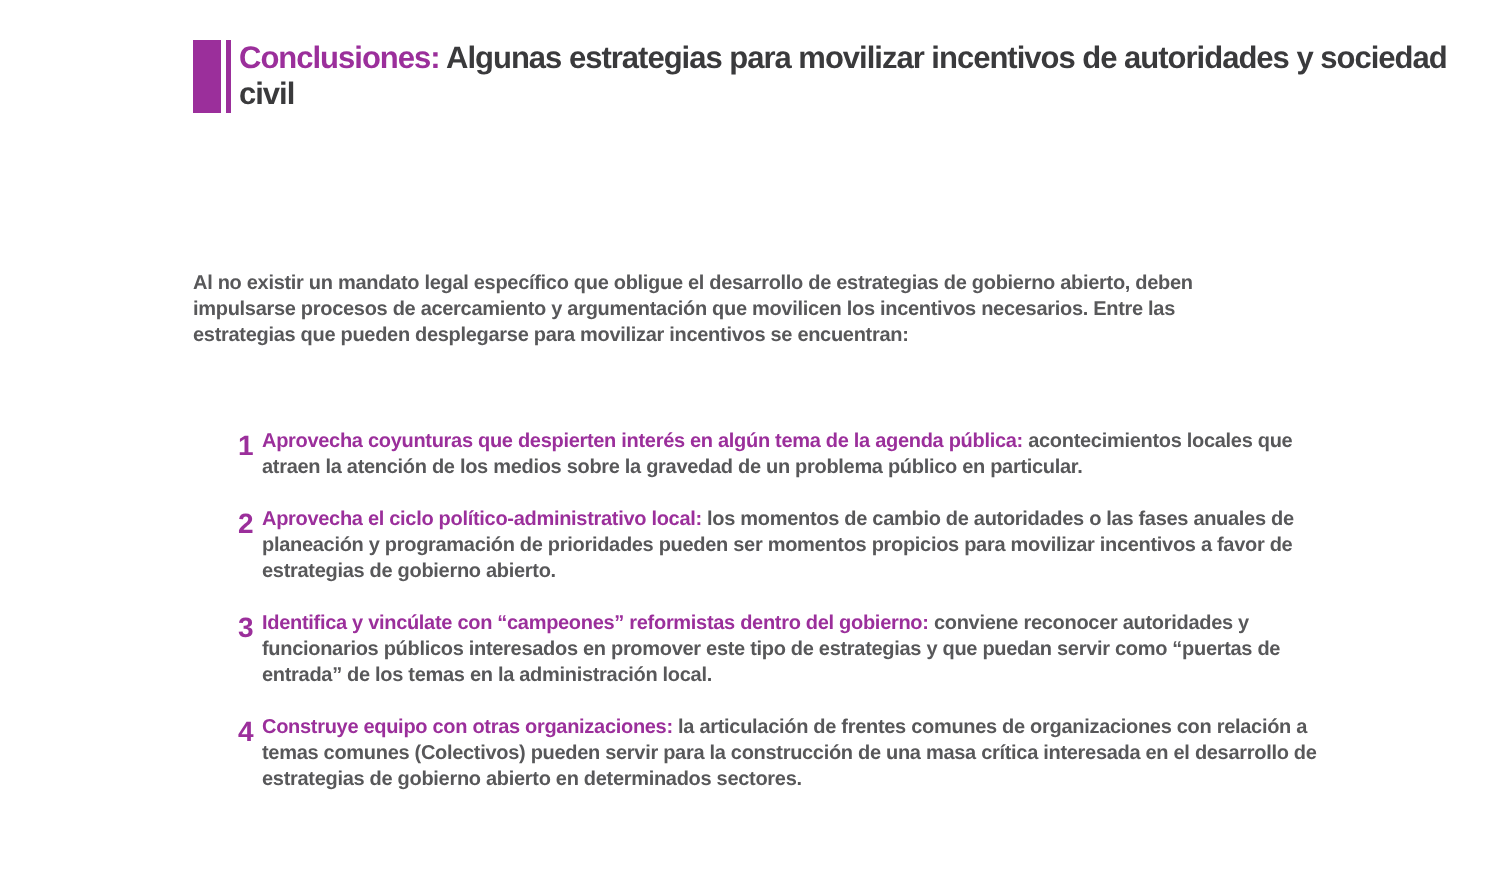Conclusiones: Algunas estrategias para movilizar incentivos de autoridades y sociedad civil
Al no existir un mandato legal específico que obligue el desarrollo de estrategias de gobierno abierto, deben impulsarse procesos de acercamiento y argumentación que movilicen los incentivos necesarios. Entre las estrategias que pueden desplegarse para movilizar incentivos se encuentran:
1 Aprovecha coyunturas que despierten interés en algún tema de la agenda pública: acontecimientos locales que atraen la atención de los medios sobre la gravedad de un problema público en particular.
2 Aprovecha el ciclo político-administrativo local: los momentos de cambio de autoridades o las fases anuales de planeación y programación de prioridades pueden ser momentos propicios para movilizar incentivos a favor de estrategias de gobierno abierto.
3 Identifica y vincúlate con “campeones” reformistas dentro del gobierno: conviene reconocer autoridades y funcionarios públicos interesados en promover este tipo de estrategias y que puedan servir como “puertas de entrada” de los temas en la administración local.
4 Construye equipo con otras organizaciones: la articulación de frentes comunes de organizaciones con relación a temas comunes (Colectivos) pueden servir para la construcción de una masa crítica interesada en el desarrollo de estrategias de gobierno abierto en determinados sectores.